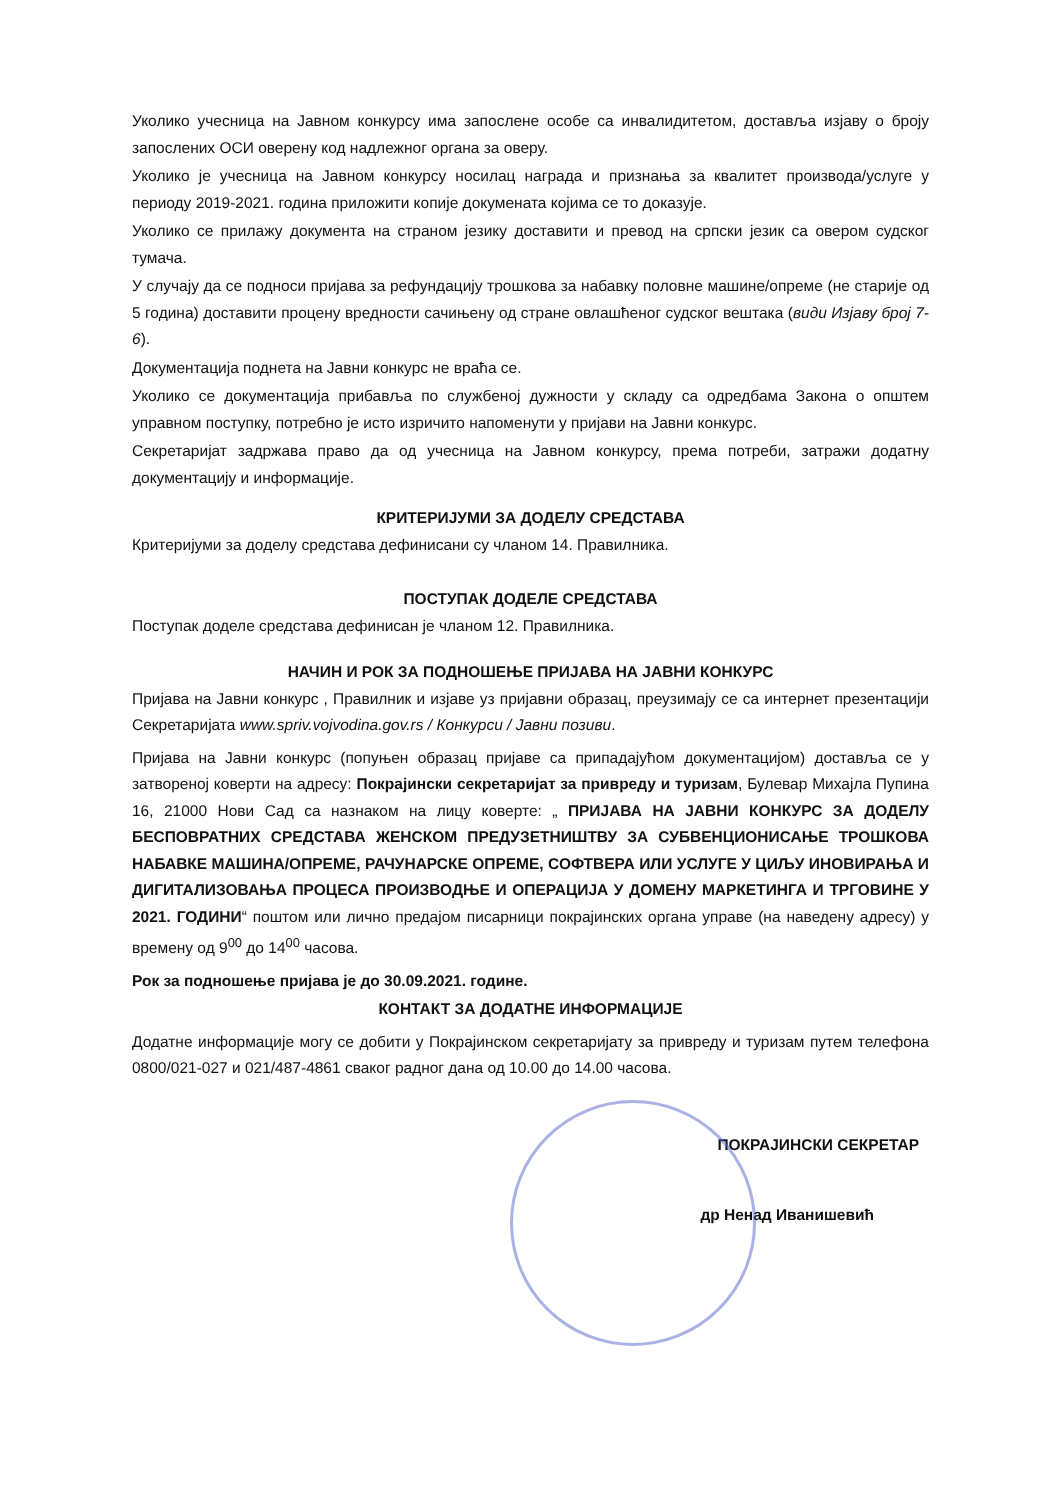Уколико учесница на Јавном конкурсу има запослене особе са инвалидитетом, доставља изјаву о броју запослених ОСИ оверену код надлежног органа за оверу.
Уколико је учесница на Јавном конкурсу носилац награда и признања за квалитет производа/услуге у периоду 2019-2021. година приложити копије докумената којима се то доказује.
Уколико се прилажу документа на страном језику доставити и превод на српски језик са овером судског тумача.
У случају да се подноси пријава за рефундацију трошкова за набавку половне машине/опреме (не старије од 5 година) доставити процену вредности сачињену од стране овлашћеног судског вештака (види Изјаву број 7-6).
Документација поднета на Јавни конкурс не враћа се.
Уколико се документација прибавља по службеној дужности у складу са одредбама Закона о општем управном поступку, потребно је исто изричито напоменути у пријави на Јавни конкурс.
Секретаријат задржава право да од учесница на Јавном конкурсу, према потреби, затражи додатну документацију и информације.
КРИТЕРИЈУМИ ЗА ДОДЕЛУ СРЕДСТАВА
Критеријуми за доделу средстава дефинисани су чланом 14. Правилника.
ПОСТУПАК ДОДЕЛЕ СРЕДСТАВА
Поступак доделе средстава дефинисан је чланом 12. Правилника.
НАЧИН И РОК ЗА ПОДНОШЕЊЕ ПРИЈАВА НА ЈАВНИ КОНКУРС
Пријава на Јавни конкурс , Правилник и изјаве уз пријавни образац, преузимају се са интернет презентацији Секретаријата www.spriv.vojvodina.gov.rs / Конкурси / Јавни позиви.
Пријава на Јавни конкурс (попуњен образац пријаве са припадајућом документацијом) доставља се у затвореној коверти на адресу: Покрајински секретаријат за привреду и туризам, Булевар Михајла Пупина 16, 21000 Нови Сад са назнаком на лицу коверте: „ ПРИЈАВА НА ЈАВНИ КОНКУРС ЗА ДОДЕЛУ БЕСПОВРАТНИХ СРЕДСТАВА ЖЕНСКОМ ПРЕДУЗЕТНИШТВУ ЗА СУБВЕНЦИОНИСАЊЕ ТРОШКОВА НАБАВКЕ МАШИНА/ОПРЕМЕ, РАЧУНАРСКЕ ОПРЕМЕ, СОФТВЕРА ИЛИ УСЛУГЕ У ЦИЉУ ИНОВИРАЊА И ДИГИТАЛИЗОВАЊА ПРОЦЕСА ПРОИЗВОДЊЕ И ОПЕРАЦИЈА У ДОМЕНУ МАРКЕТИНГА И ТРГОВИНЕ У 2021. ГОДИНИ“ поштом или лично предајом писарници покрајинских органа управе (на наведену адресу) у времену од 9<sup>00</sup> до 14<sup>00</sup> часова.
Рок за подношење пријава је до 30.09.2021. године.
КОНТАКТ ЗА ДОДАТНЕ ИНФОРМАЦИЈЕ
Додатне информације могу се добити у Покрајинском секретаријату за привреду и туризам путем телефона 0800/021-027 и 021/487-4861 сваког радног дана од 10.00 до 14.00 часова.
ПОКРАЈИНСКИ СЕКРЕТАР
др Ненад Иванишевић